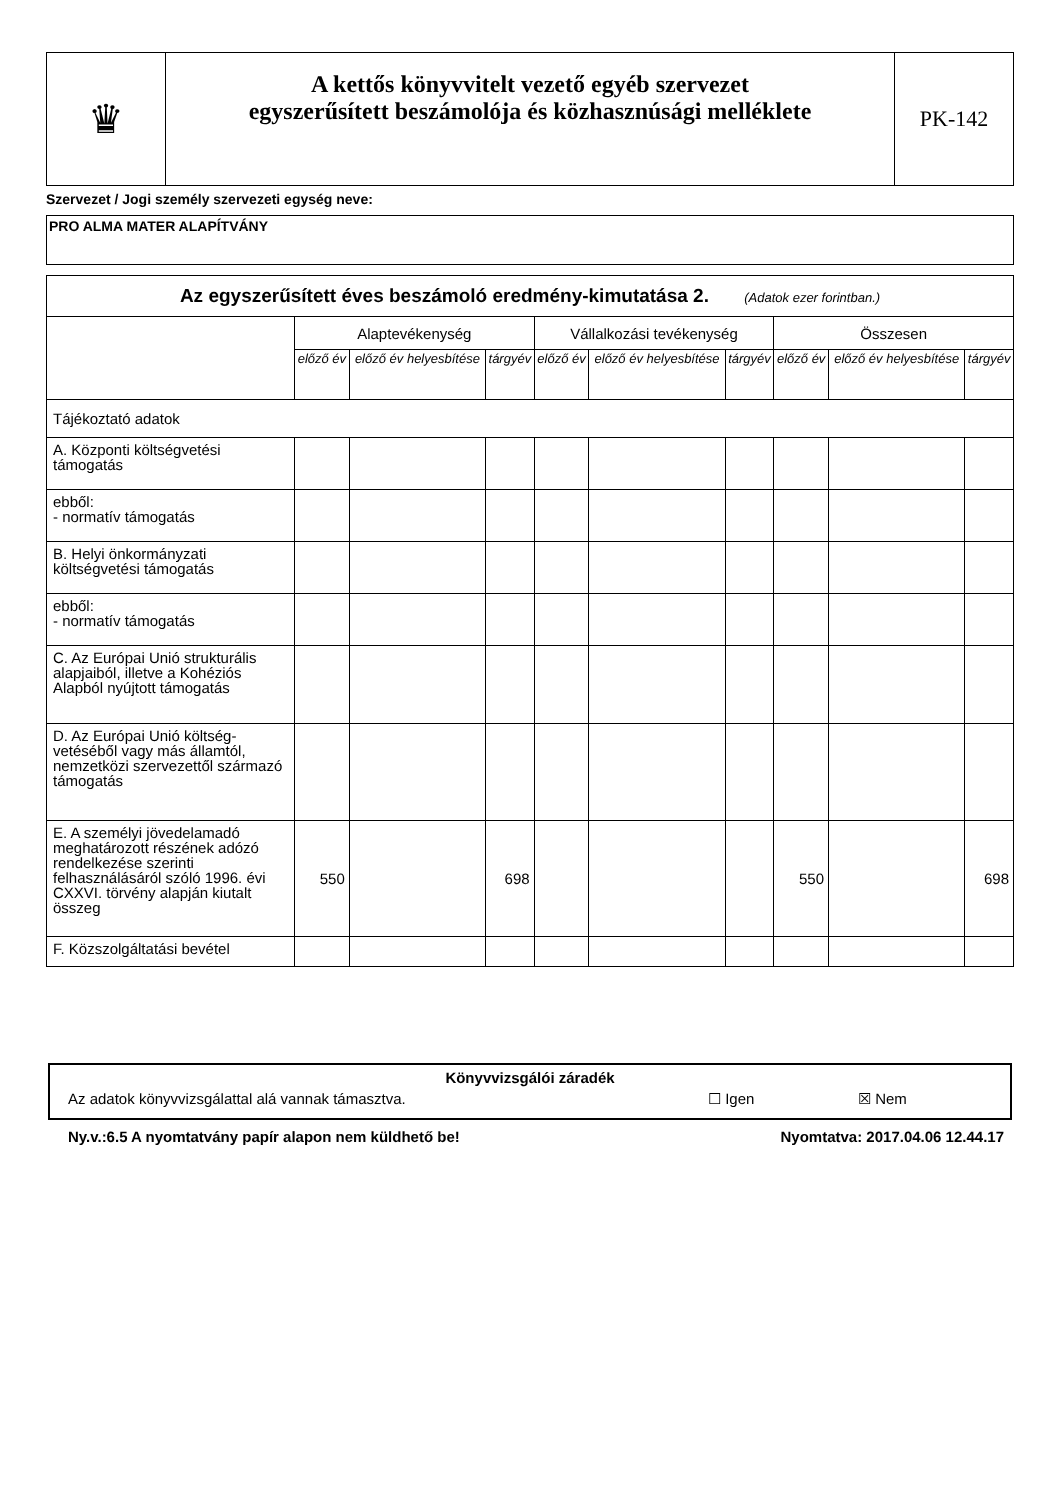| ♛ | A kettős könyvvitelt vezető egyéb szervezet egyszerűsített beszámolója és közhasznúsági melléklete | PK-142 |
Szervezet / Jogi személy szervezeti egység neve:
PRO ALMA MATER ALAPÍTVÁNY
| Az egyszerűsített éves beszámoló eredmény-kimutatása 2. (Adatok ezer forintban.) | | | | | | | | | |
| --- | --- | --- | --- | --- | --- | --- | --- | --- | --- |
| | Alaptevékenység | | | Vállalkozási tevékenység | | | Összesen | | |
| | előző év | előző év helyesbítése | tárgyév | előző év | előző év helyesbítése | tárgyév | előző év | előző év helyesbítése | tárgyév |
| Tájékoztató adatok | | | | | | | | | |
| A. Központi költségvetési támogatás | | | | | | | | | |
| ebből: - normatív támogatás | | | | | | | | | |
| B. Helyi önkormányzati költségvetési támogatás | | | | | | | | | |
| ebből: - normatív támogatás | | | | | | | | | |
| C. Az Európai Unió strukturális alapjaiból, illetve a Kohéziós Alapból nyújtott támogatás | | | | | | | | | |
| D. Az Európai Unió költség-vetéséből vagy más államtól, nemzetközi szervezettől származó támogatás | | | | | | | | | |
| E. A személyi jövedelamadó meghatározott részének adózó rendelkezése szerinti felhasználásáról szóló 1996. évi CXXVI. törvény alapján kiutalt összeg | 550 | | 698 | | | | 550 | | 698 |
| F. Közszolgáltatási bevétel | | | | | | | | | |
Könyvvizsgálói záradék
Az adatok könyvvizsgálattal alá vannak támasztva. ☐ Igen ☒ Nem
Ny.v.:6.5 A nyomtatvány papír alapon nem küldhető be! Nyomtatva: 2017.04.06 12.44.17